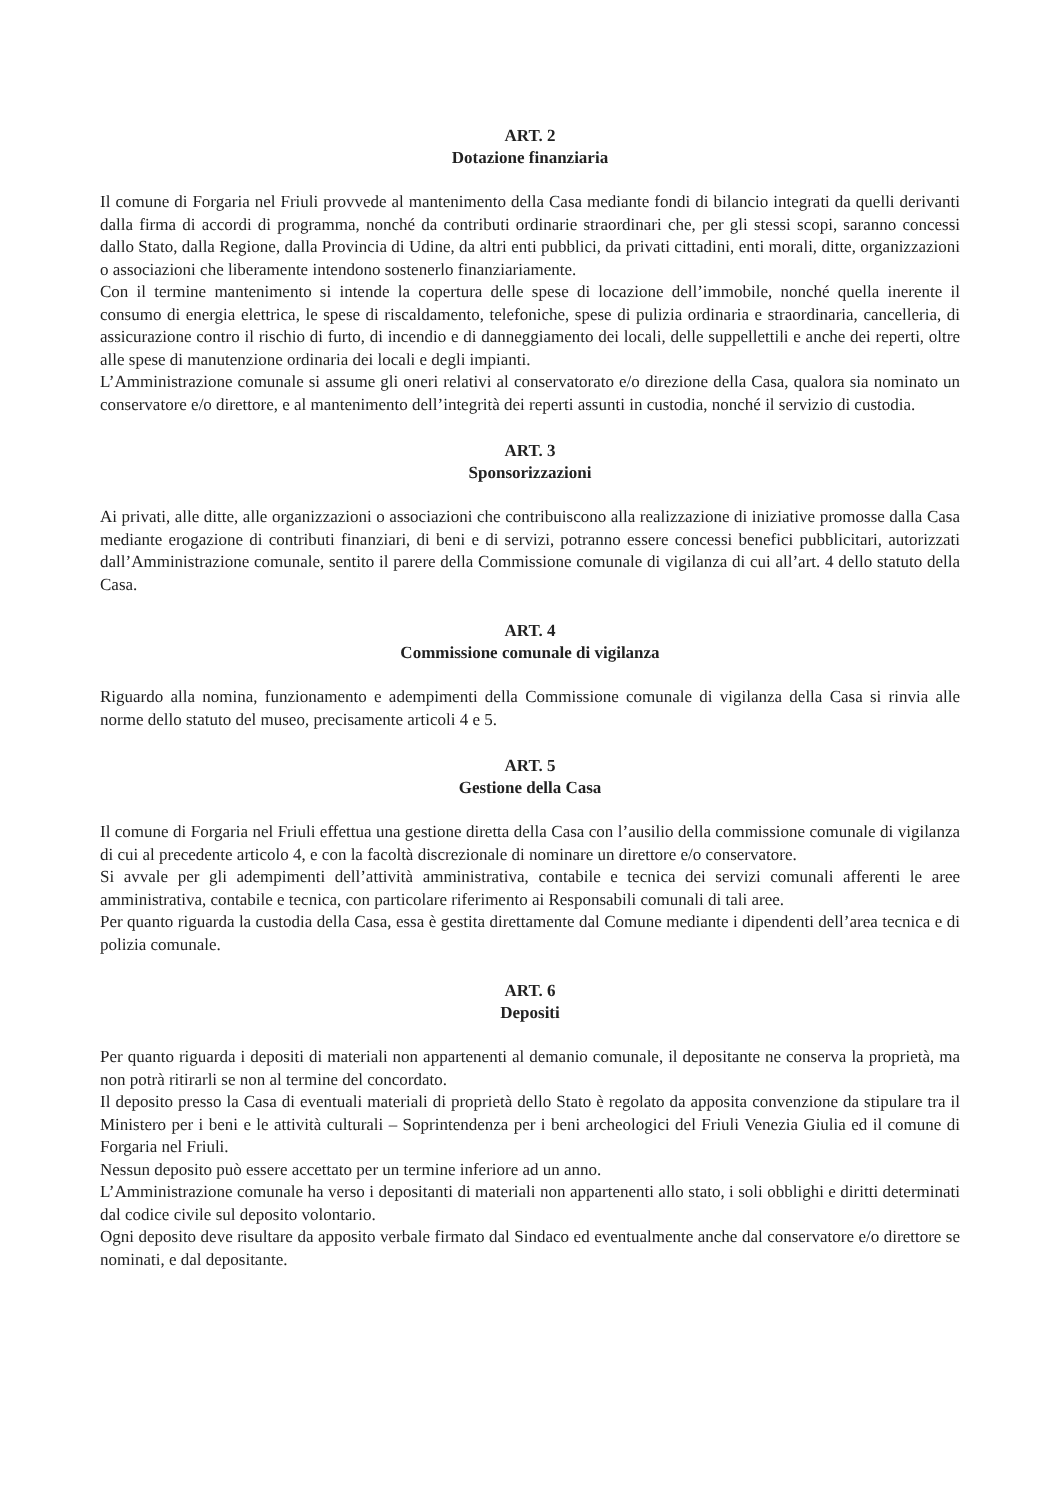ART. 2
Dotazione finanziaria
Il comune di Forgaria nel Friuli provvede al mantenimento della Casa mediante fondi di bilancio integrati da quelli derivanti dalla firma di accordi di programma, nonché da contributi ordinarie straordinari che, per gli stessi scopi, saranno concessi dallo Stato, dalla Regione, dalla Provincia di Udine, da altri enti pubblici, da privati cittadini, enti morali, ditte, organizzazioni o associazioni che liberamente intendono sostenerlo finanziariamente.
Con il termine mantenimento si intende la copertura delle spese di locazione dell’immobile, nonché quella inerente il consumo di energia elettrica, le spese di riscaldamento, telefoniche, spese di pulizia ordinaria e straordinaria, cancelleria, di assicurazione contro il rischio di furto, di incendio e di danneggiamento dei locali, delle suppellettili e anche dei reperti, oltre alle spese di manutenzione ordinaria dei locali e degli impianti.
L’Amministrazione comunale si assume gli oneri relativi al conservatorato e/o direzione della Casa, qualora sia nominato un conservatore e/o direttore, e al mantenimento dell’integrità dei reperti assunti in custodia, nonché il servizio di custodia.
ART. 3
Sponsorizzazioni
Ai privati, alle ditte, alle organizzazioni o associazioni che contribuiscono alla realizzazione di iniziative promosse dalla Casa mediante erogazione di contributi finanziari, di beni e di servizi, potranno essere concessi benefici pubblicitari, autorizzati dall’Amministrazione comunale, sentito il parere della Commissione comunale di vigilanza di cui all’art. 4 dello statuto della Casa.
ART. 4
Commissione comunale di vigilanza
Riguardo alla nomina, funzionamento e adempimenti della Commissione comunale di vigilanza della Casa si rinvia alle norme dello statuto del museo, precisamente articoli 4 e 5.
ART. 5
Gestione della Casa
Il comune di Forgaria nel Friuli effettua una gestione diretta della Casa con l’ausilio della commissione comunale di vigilanza di cui al precedente articolo 4, e con la facoltà discrezionale di nominare un direttore e/o conservatore.
Si avvale per gli adempimenti dell’attività amministrativa, contabile e tecnica dei servizi comunali afferenti le aree amministrativa, contabile e tecnica, con particolare riferimento ai Responsabili comunali di tali aree.
Per quanto riguarda la custodia della Casa, essa è gestita direttamente dal Comune mediante i dipendenti dell’area tecnica e di polizia comunale.
ART. 6
Depositi
Per quanto riguarda i depositi di materiali non appartenenti al demanio comunale, il depositante ne conserva la proprietà, ma non potrà ritirarli se non al termine del concordato.
Il deposito presso la Casa di eventuali materiali di proprietà dello Stato è regolato da apposita convenzione da stipulare tra il Ministero per i beni e le attività culturali – Soprintendenza per i beni archeologici del Friuli Venezia Giulia ed il comune di Forgaria nel Friuli.
Nessun deposito può essere accettato per un termine inferiore ad un anno.
L’Amministrazione comunale ha verso i depositanti di materiali non appartenenti allo stato, i soli obblighi e diritti determinati dal codice civile sul deposito volontario.
Ogni deposito deve risultare da apposito verbale firmato dal Sindaco ed eventualmente anche dal conservatore e/o direttore se nominati, e dal depositante.